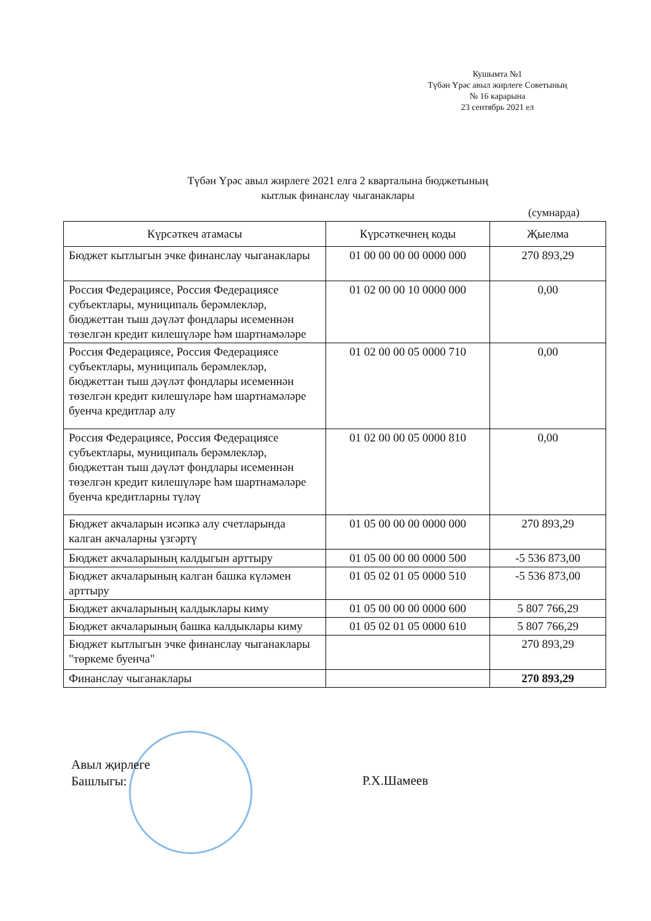Кушымта №1
Түбән Үрәс авыл жирлеге Советының
№ 16 карарына
23 сентябрь 2021 ел
Түбән Үрәс авыл жирлеге 2021 елга 2 кварталына бюджетының
кытлык финанслау чыганаклары
(сумнарда)
| Күрсәткеч атамасы | Күрсәткечнең коды | Җыелма |
| --- | --- | --- |
| Бюджет кытлыгын эчке финанслау чыганаклары | 01 00 00 00 00 0000 000 | 270 893,29 |
| Россия Федерациясе, Россия Федерациясе субъектлары, муниципаль берәмлекләр, бюджеттан тыш дәүләт фондлары исеменнән төзелгән кредит килешүләре һәм шартнамәләре | 01 02 00 00 10 0000 000 | 0,00 |
| Россия Федерациясе, Россия Федерациясе субъектлары, муниципаль берәмлекләр, бюджеттан тыш дәүләт фондлары исеменнән төзелгән кредит килешүләре һәм шартнамәләре буенча кредитлар алу | 01 02 00 00 05 0000 710 | 0,00 |
| Россия Федерациясе, Россия Федерациясе субъектлары, муниципаль берәмлекләр, бюджеттан тыш дәүләт фондлары исеменнән төзелгән кредит килешүләре һәм шартнамәләре буенча кредитларны түләү | 01 02 00 00 05 0000 810 | 0,00 |
| Бюджет акчаларын исәпкә алу счетларында калган акчаларны үзгәртү | 01 05 00 00 00 0000 000 | 270 893,29 |
| Бюджет акчаларының калдыгын арттыру | 01 05 00 00 00 0000 500 | -5 536 873,00 |
| Бюджет акчаларының калган башка күләмен арттыру | 01 05 02 01 05 0000 510 | -5 536 873,00 |
| Бюджет акчаларының калдыклары киму | 01 05 00 00 00 0000 600 | 5 807 766,29 |
| Бюджет акчаларының башка калдыклары киму | 01 05 02 01 05 0000 610 | 5 807 766,29 |
| Бюджет кытлыгын эчке финанслау чыганаклары "төркеме буенча" | | 270 893,29 |
| Финанслау чыганаклары | | 270 893,29 |
Авыл җирлеге
Башлыгы:
Р.Х.Шамеев